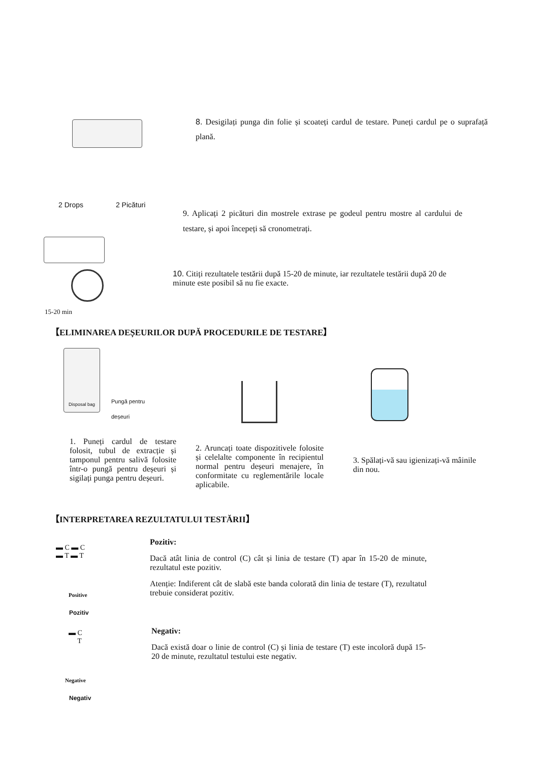8. Desigilați punga din folie și scoateți cardul de testare. Puneți cardul pe o suprafață plană.
2 Drops 2 Picături
9. Aplicați 2 picături din mostrele extrase pe godeul pentru mostre al cardului de testare, și apoi începeți să cronometrați.
15-20 min
10. Citiți rezultatele testării după 15-20 de minute, iar rezultatele testării după 20 de minute este posibil să nu fie exacte.
【ELIMINAREA DEȘEURILOR DUPĂ PROCEDURILE DE TESTARE】
Disposal bag
Pungă pentru
deșeuri
1. Puneți cardul de testare folosit, tubul de extracție și tamponul pentru salivă folosite într-o pungă pentru deșeuri și sigilați punga pentru deșeuri.
2. Aruncați toate dispozitivele folosite și celelalte componente în recipientul normal pentru deșeuri menajere, în conformitate cu reglementările locale aplicabile.
3. Spălați-vă sau igienizați-vă mâinile din nou.
【INTERPRETAREA REZULTATULUI TESTĂRII】
▬ C ▬ C
▬ T ▬ T
Positive
Pozitiv
Pozitiv:
Dacă atât linia de control (C) cât și linia de testare (T) apar în 15-20 de minute, rezultatul este pozitiv.
Atenție: Indiferent cât de slabă este banda colorată din linia de testare (T), rezultatul trebuie considerat pozitiv.
▬ C
T
Negative
Negativ
Negativ:
Dacă există doar o linie de control (C) și linia de testare (T) este incoloră după 15-20 de minute, rezultatul testului este negativ.